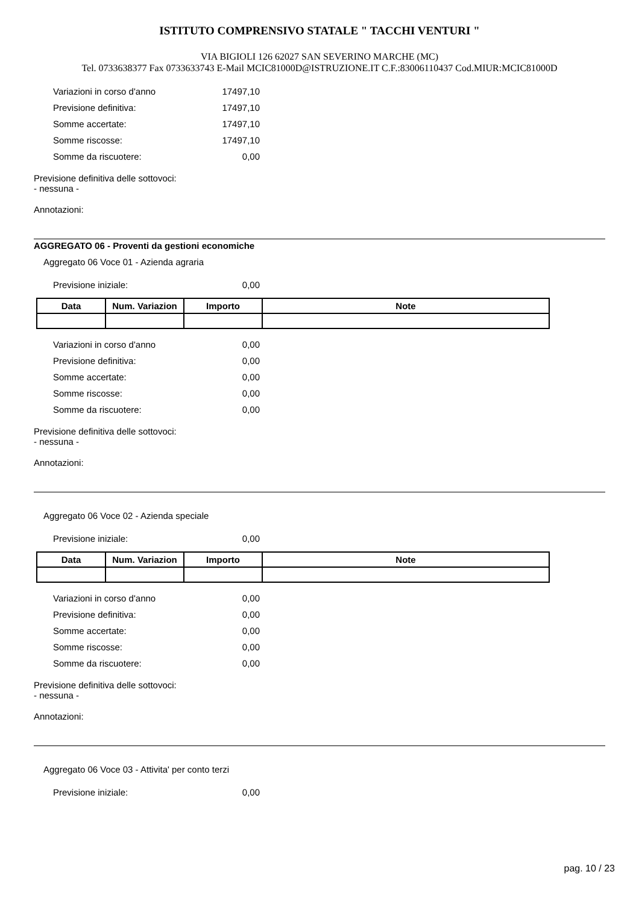ISTITUTO COMPRENSIVO STATALE " TACCHI VENTURI "
VIA BIGIOLI 126 62027 SAN SEVERINO MARCHE (MC)
Tel. 0733638377 Fax 0733633743 E-Mail MCIC81000D@ISTRUZIONE.IT C.F.:83006110437 Cod.MIUR:MCIC81000D
Variazioni in corso d'anno 17497,10
Previsione definitiva: 17497,10
Somme accertate: 17497,10
Somme riscosse: 17497,10
Somme da riscuotere: 0,00
Previsione definitiva delle sottovoci:
- nessuna -
Annotazioni:
AGGREGATO 06 - Proventi da gestioni economiche
Aggregato 06 Voce 01 - Azienda agraria
Previsione iniziale: 0,00
| Data | Num. Variazion | Importo | Note |
| --- | --- | --- | --- |
Variazioni in corso d'anno 0,00
Previsione definitiva: 0,00
Somme accertate: 0,00
Somme riscosse: 0,00
Somme da riscuotere: 0,00
Previsione definitiva delle sottovoci:
- nessuna -
Annotazioni:
Aggregato 06 Voce 02 - Azienda speciale
Previsione iniziale: 0,00
| Data | Num. Variazion | Importo | Note |
| --- | --- | --- | --- |
Variazioni in corso d'anno 0,00
Previsione definitiva: 0,00
Somme accertate: 0,00
Somme riscosse: 0,00
Somme da riscuotere: 0,00
Previsione definitiva delle sottovoci:
- nessuna -
Annotazioni:
Aggregato 06 Voce 03 - Attivita' per conto terzi
Previsione iniziale: 0,00
pag. 10 / 23